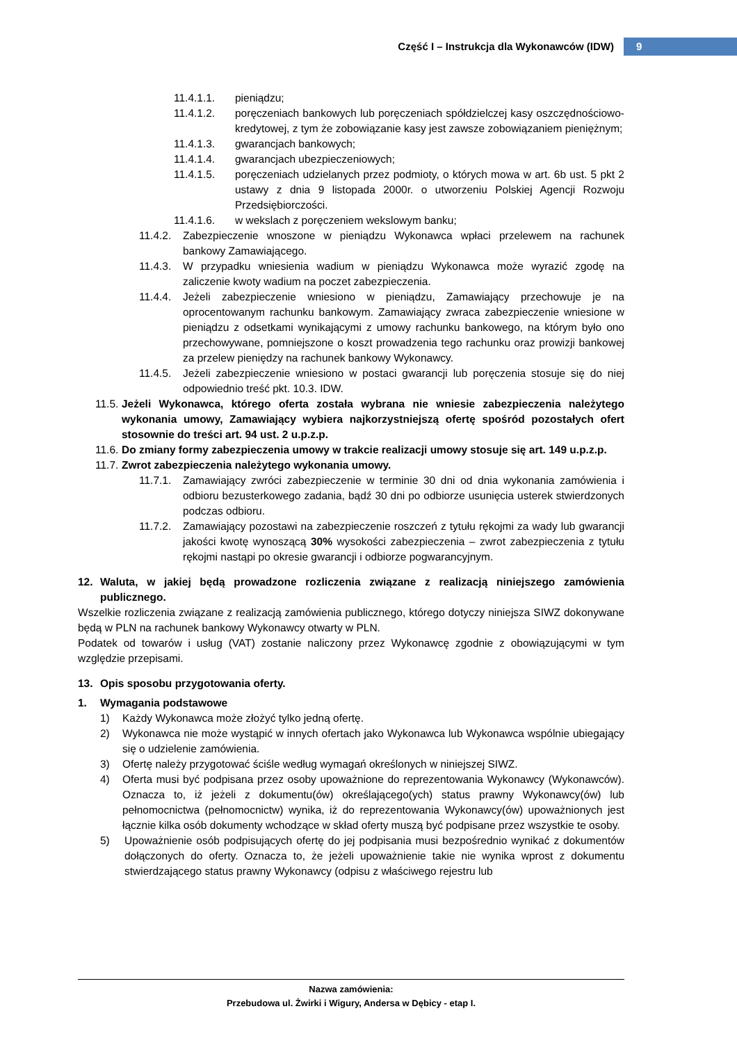Część I – Instrukcja dla Wykonawców (IDW) 9
11.4.1.1. pieniądzu;
11.4.1.2. poręczeniach bankowych lub poręczeniach spółdzielczej kasy oszczędnościowo-kredytowej, z tym że zobowiązanie kasy jest zawsze zobowiązaniem pieniężnym;
11.4.1.3. gwarancjach bankowych;
11.4.1.4. gwarancjach ubezpieczeniowych;
11.4.1.5. poręczeniach udzielanych przez podmioty, o których mowa w art. 6b ust. 5 pkt 2 ustawy z dnia 9 listopada 2000r. o utworzeniu Polskiej Agencji Rozwoju Przedsiębiorczości.
11.4.1.6. w wekslach z poręczeniem wekslowym banku;
11.4.2. Zabezpieczenie wnoszone w pieniądzu Wykonawca wpłaci przelewem na rachunek bankowy Zamawiającego.
11.4.3. W przypadku wniesienia wadium w pieniądzu Wykonawca może wyrazić zgodę na zaliczenie kwoty wadium na poczet zabezpieczenia.
11.4.4. Jeżeli zabezpieczenie wniesiono w pieniądzu, Zamawiający przechowuje je na oprocentowanym rachunku bankowym. Zamawiający zwraca zabezpieczenie wniesione w pieniądzu z odsetkami wynikającymi z umowy rachunku bankowego, na którym było ono przechowywane, pomniejszone o koszt prowadzenia tego rachunku oraz prowizji bankowej za przelew pieniędzy na rachunek bankowy Wykonawcy.
11.4.5. Jeżeli zabezpieczenie wniesiono w postaci gwarancji lub poręczenia stosuje się do niej odpowiednio treść pkt. 10.3. IDW.
11.5. Jeżeli Wykonawca, którego oferta została wybrana nie wniesie zabezpieczenia należytego wykonania umowy, Zamawiający wybiera najkorzystniejszą ofertę spośród pozostałych ofert stosownie do treści art. 94 ust. 2 u.p.z.p.
11.6. Do zmiany formy zabezpieczenia umowy w trakcie realizacji umowy stosuje się art. 149 u.p.z.p.
11.7. Zwrot zabezpieczenia należytego wykonania umowy.
11.7.1. Zamawiający zwróci zabezpieczenie w terminie 30 dni od dnia wykonania zamówienia i odbioru bezusterkowego zadania, bądź 30 dni po odbiorze usunięcia usterek stwierdzonych podczas odbioru.
11.7.2. Zamawiający pozostawi na zabezpieczenie roszczeń z tytułu rękojmi za wady lub gwarancji jakości kwotę wynoszącą 30% wysokości zabezpieczenia – zwrot zabezpieczenia z tytułu rękojmi nastąpi po okresie gwarancji i odbiorze pogwarancyjnym.
12. Waluta, w jakiej będą prowadzone rozliczenia związane z realizacją niniejszego zamówienia publicznego.
Wszelkie rozliczenia związane z realizacją zamówienia publicznego, którego dotyczy niniejsza SIWZ dokonywane będą w PLN na rachunek bankowy Wykonawcy otwarty w PLN.
Podatek od towarów i usług (VAT) zostanie naliczony przez Wykonawcę zgodnie z obowiązującymi w tym względzie przepisami.
13. Opis sposobu przygotowania oferty.
1. Wymagania podstawowe
1) Każdy Wykonawca może złożyć tylko jedną ofertę.
2) Wykonawca nie może wystąpić w innych ofertach jako Wykonawca lub Wykonawca wspólnie ubiegający się o udzielenie zamówienia.
3) Ofertę należy przygotować ściśle według wymagań określonych w niniejszej SIWZ.
4) Oferta musi być podpisana przez osoby upoważnione do reprezentowania Wykonawcy (Wykonawców). Oznacza to, iż jeżeli z dokumentu(ów) określającego(ych) status prawny Wykonawcy(ów) lub pełnomocnictwa (pełnomocnictw) wynika, iż do reprezentowania Wykonawcy(ów) upoważnionych jest łącznie kilka osób dokumenty wchodzące w skład oferty muszą być podpisane przez wszystkie te osoby.
5) Upoważnienie osób podpisujących ofertę do jej podpisania musi bezpośrednio wynikać z dokumentów dołączonych do oferty. Oznacza to, że jeżeli upoważnienie takie nie wynika wprost z dokumentu stwierdzającego status prawny Wykonawcy (odpisu z właściwego rejestru lub
Nazwa zamówienia:
Przebudowa ul. Żwirki i Wigury, Andersa w Dębicy - etap I.